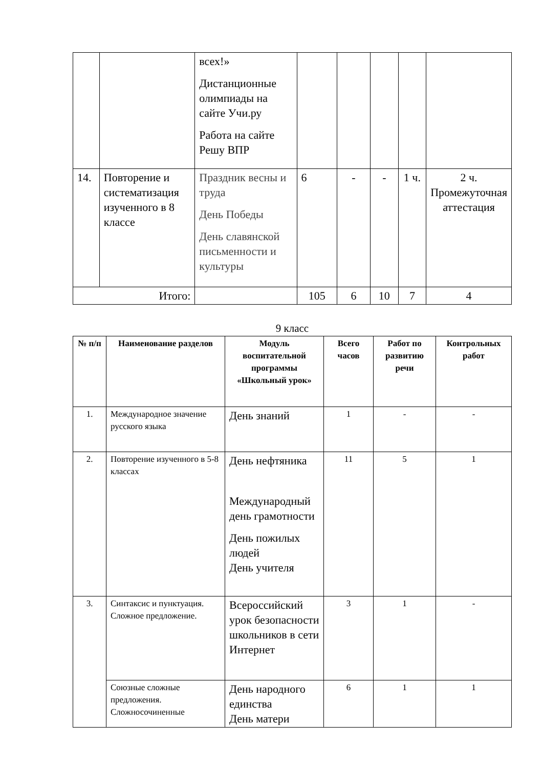| | | всех!» Дистанционные олимпиады на сайте Учи.ру Работа на сайте Решу ВПР | | | | | |
| 14. | Повторение и систематизация изученного в 8 классе | Праздник весны и труда День Победы День славянской письменности и культуры | 6 | - | - | 1 ч. | 2 ч. Промежуточная аттестация |
| Итого: | | | 105 | 6 | 10 | 7 | 4 |
9 класс
| № п/п | Наименование разделов | Модуль воспитательной программы «Школьный урок» | Всего часов | Работ по развитию речи | Контрольных работ |
| --- | --- | --- | --- | --- | --- |
| 1. | Международное значение русского языка | День знаний | 1 | - | - |
| 2. | Повторение изученного в 5-8 классах | День нефтяника Международный день грамотности День пожилых людей День учителя | 11 | 5 | 1 |
| 3. | Синтаксис и пунктуация. Сложное предложение. | Всероссийский урок безопасности школьников в сети Интернет | 3 | 1 | - |
| | Союзные сложные предложения. Сложносочиненные | День народного единства День матери | 6 | 1 | 1 |